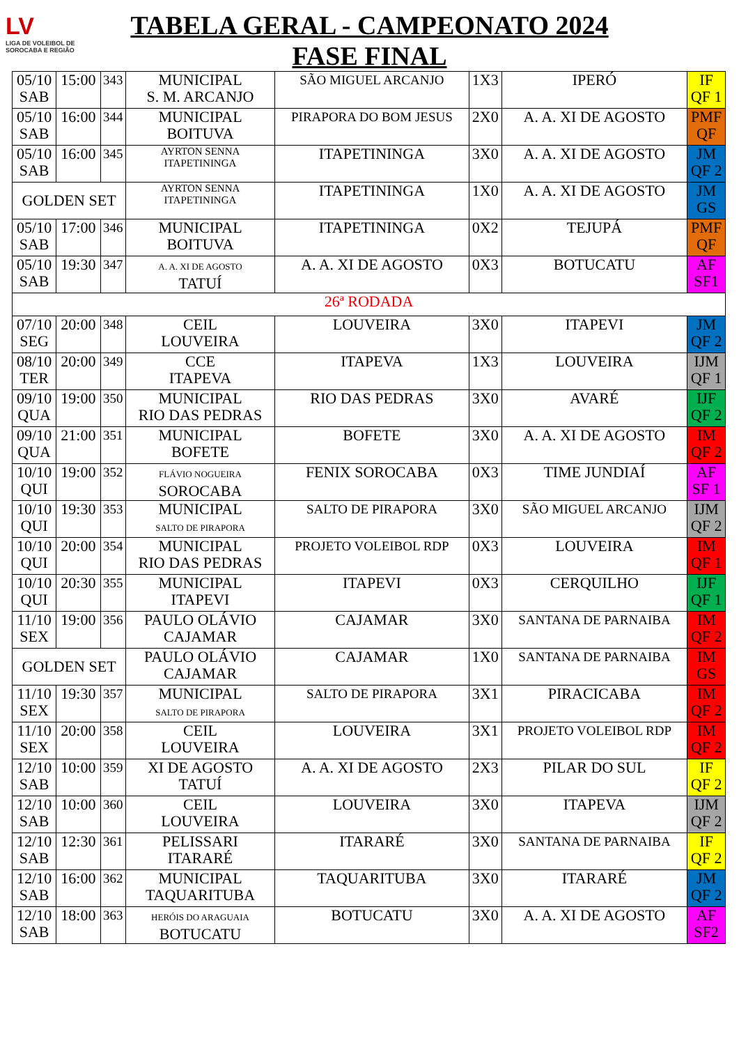LV
LIGA DE VOLEIBOL DE SOROCABA E REGIÃO
TABELA GERAL - CAMPEONATO 2024
FASE FINAL
| 05/10 SAB | 15:00 | 343 | MUNICIPAL S. M. ARCANJO | SÃO MIGUEL ARCANJO | 1X3 | IPERÓ | IF QF 1 |
| 05/10 SAB | 16:00 | 344 | MUNICIPAL BOITUVA | PIRAPORA DO BOM JESUS | 2X0 | A. A. XI DE AGOSTO | PMF QF |
| 05/10 SAB | 16:00 | 345 | AYRTON SENNA ITAPETININGA | ITAPETININGA | 3X0 | A. A. XI DE AGOSTO | JM QF 2 |
| GOLDEN SET | | | AYRTON SENNA ITAPETININGA | ITAPETININGA | 1X0 | A. A. XI DE AGOSTO | JM GS |
| 05/10 SAB | 17:00 | 346 | MUNICIPAL BOITUVA | ITAPETININGA | 0X2 | TEJUPÁ | PMF QF |
| 05/10 SAB | 19:30 | 347 | A. A. XI DE AGOSTO TATUÍ | A. A. XI DE AGOSTO | 0X3 | BOTUCATU | AF SF1 |
| 26ª RODADA | | | | | | | |
| 07/10 SEG | 20:00 | 348 | CEIL LOUVEIRA | LOUVEIRA | 3X0 | ITAPEVI | JM QF 2 |
| 08/10 TER | 20:00 | 349 | CCE ITAPEVA | ITAPEVA | 1X3 | LOUVEIRA | IJM QF 1 |
| 09/10 QUA | 19:00 | 350 | MUNICIPAL RIO DAS PEDRAS | RIO DAS PEDRAS | 3X0 | AVARÉ | IJF QF 2 |
| 09/10 QUA | 21:00 | 351 | MUNICIPAL BOFETE | BOFETE | 3X0 | A. A. XI DE AGOSTO | IM QF 2 |
| 10/10 QUI | 19:00 | 352 | FLÁVIO NOGUEIRA SOROCABA | FENIX SOROCABA | 0X3 | TIME JUNDIAÍ | AF SF 1 |
| 10/10 QUI | 19:30 | 353 | MUNICIPAL SALTO DE PIRAPORA | SALTO DE PIRAPORA | 3X0 | SÃO MIGUEL ARCANJO | IJM QF 2 |
| 10/10 QUI | 20:00 | 354 | MUNICIPAL RIO DAS PEDRAS | PROJETO VOLEIBOL RDP | 0X3 | LOUVEIRA | IM QF 1 |
| 10/10 QUI | 20:30 | 355 | MUNICIPAL ITAPEVI | ITAPEVI | 0X3 | CERQUILHO | IJF QF 1 |
| 11/10 SEX | 19:00 | 356 | PAULO OLÁVIO CAJAMAR | CAJAMAR | 3X0 | SANTANA DE PARNAIBA | IM QF 2 |
| GOLDEN SET | | | PAULO OLÁVIO CAJAMAR | CAJAMAR | 1X0 | SANTANA DE PARNAIBA | IM GS |
| 11/10 SEX | 19:30 | 357 | MUNICIPAL SALTO DE PIRAPORA | SALTO DE PIRAPORA | 3X1 | PIRACICABA | IM QF 2 |
| 11/10 SEX | 20:00 | 358 | CEIL LOUVEIRA | LOUVEIRA | 3X1 | PROJETO VOLEIBOL RDP | IM QF 2 |
| 12/10 SAB | 10:00 | 359 | XI DE AGOSTO TATUÍ | A. A. XI DE AGOSTO | 2X3 | PILAR DO SUL | IF QF 2 |
| 12/10 SAB | 10:00 | 360 | CEIL LOUVEIRA | LOUVEIRA | 3X0 | ITAPEVA | IJM QF 2 |
| 12/10 SAB | 12:30 | 361 | PELISSARI ITARARÉ | ITARARÉ | 3X0 | SANTANA DE PARNAIBA | IF QF 2 |
| 12/10 SAB | 16:00 | 362 | MUNICIPAL TAQUARITUBA | TAQUARITUBA | 3X0 | ITARARÉ | JM QF 2 |
| 12/10 SAB | 18:00 | 363 | HERÓIS DO ARAGUAIA BOTUCATU | BOTUCATU | 3X0 | A. A. XI DE AGOSTO | AF SF2 |